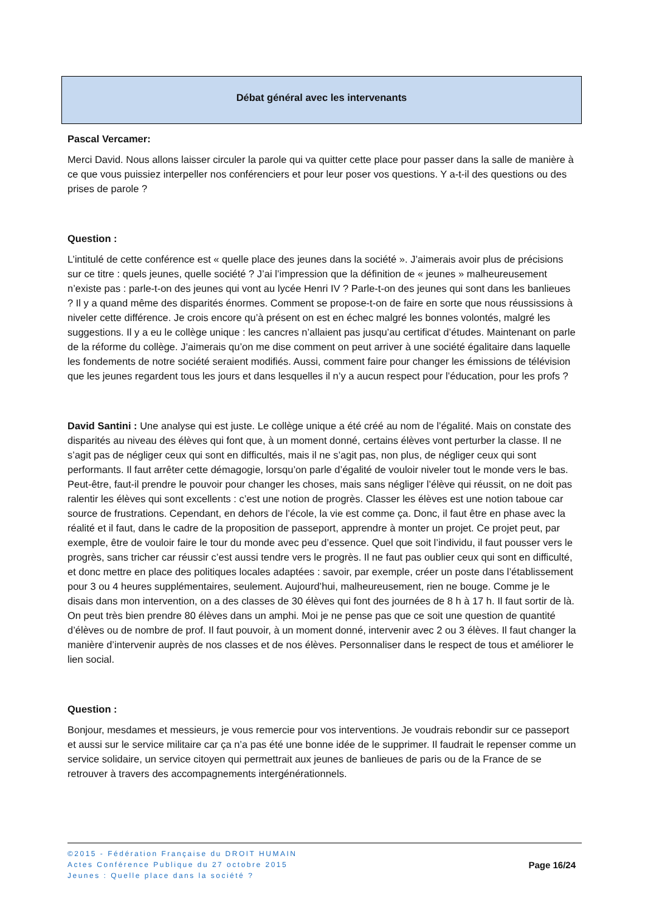Débat général avec les intervenants
Pascal Vercamer:
Merci David. Nous allons laisser circuler la parole qui va quitter cette place pour passer dans la salle de manière à ce que vous puissiez interpeller nos conférenciers et pour leur poser vos questions. Y a-t-il des questions ou des prises de parole ?
Question :
L’intitulé de cette conférence est « quelle place des jeunes dans la société ». J’aimerais avoir plus de précisions sur ce titre : quels jeunes, quelle société ? J’ai l’impression que la définition de « jeunes » malheureusement n’existe pas : parle-t-on des jeunes qui vont au lycée Henri IV ? Parle-t-on des jeunes qui sont dans les banlieues ? Il y a quand même des disparités énormes. Comment se propose-t-on de faire en sorte que nous réussissions à niveler cette différence. Je crois encore qu’à présent on est en échec malgré les bonnes volontés, malgré les suggestions. Il y a eu le collège unique : les cancres n’allaient pas jusqu’au certificat d’études. Maintenant on parle de la réforme du collège. J’aimerais qu’on me dise comment on peut arriver à une société égalitaire dans laquelle les fondements de notre société seraient modifiés. Aussi, comment faire pour changer les émissions de télévision que les jeunes regardent tous les jours et dans lesquelles il n’y a aucun respect pour l’éducation, pour les profs ?
David Santini : Une analyse qui est juste. Le collège unique a été créé au nom de l’égalité. Mais on constate des disparités au niveau des élèves qui font que, à un moment donné, certains élèves vont perturber la classe. Il ne s’agit pas de négliger ceux qui sont en difficultés, mais il ne s’agit pas, non plus, de négliger ceux qui sont performants. Il faut arrêter cette démagogie, lorsqu’on parle d’égalité de vouloir niveler tout le monde vers le bas. Peut-être, faut-il prendre le pouvoir pour changer les choses, mais sans négliger l’élève qui réussit, on ne doit pas ralentir les élèves qui sont excellents : c’est une notion de progrès. Classer les élèves est une notion taboue car source de frustrations. Cependant, en dehors de l’école, la vie est comme ça. Donc, il faut être en phase avec la réalité et il faut, dans le cadre de la proposition de passeport, apprendre à monter un projet. Ce projet peut, par exemple, être de vouloir faire le tour du monde avec peu d’essence. Quel que soit l’individu, il faut pousser vers le progrès, sans tricher car réussir c’est aussi tendre vers le progrès. Il ne faut pas oublier ceux qui sont en difficulté, et donc mettre en place des politiques locales adaptées : savoir, par exemple, créer un poste dans l’établissement pour 3 ou 4 heures supplémentaires, seulement. Aujourd’hui, malheureusement, rien ne bouge. Comme je le disais dans mon intervention, on a des classes de 30 élèves qui font des journées de 8 h à 17 h. Il faut sortir de là. On peut très bien prendre 80 élèves dans un amphi. Moi je ne pense pas que ce soit une question de quantité d’élèves ou de nombre de prof. Il faut pouvoir, à un moment donné, intervenir avec 2 ou 3 élèves. Il faut changer la manière d’intervenir auprès de nos classes et de nos élèves. Personnaliser dans le respect de tous et améliorer le lien social.
Question :
Bonjour, mesdames et messieurs, je vous remercie pour vos interventions. Je voudrais rebondir sur ce passeport et aussi sur le service militaire car ça n’a pas été une bonne idée de le supprimer. Il faudrait le repenser comme un service solidaire, un service citoyen qui permettrait aux jeunes de banlieues de paris ou de la France de se retrouver à travers des accompagnements intergénérationnels.
©2015 - Fédération Française du DROIT HUMAIN
Actes Conférence Publique du 27 octobre 2015
Jeunes : Quelle place dans la société ?
Page 16/24